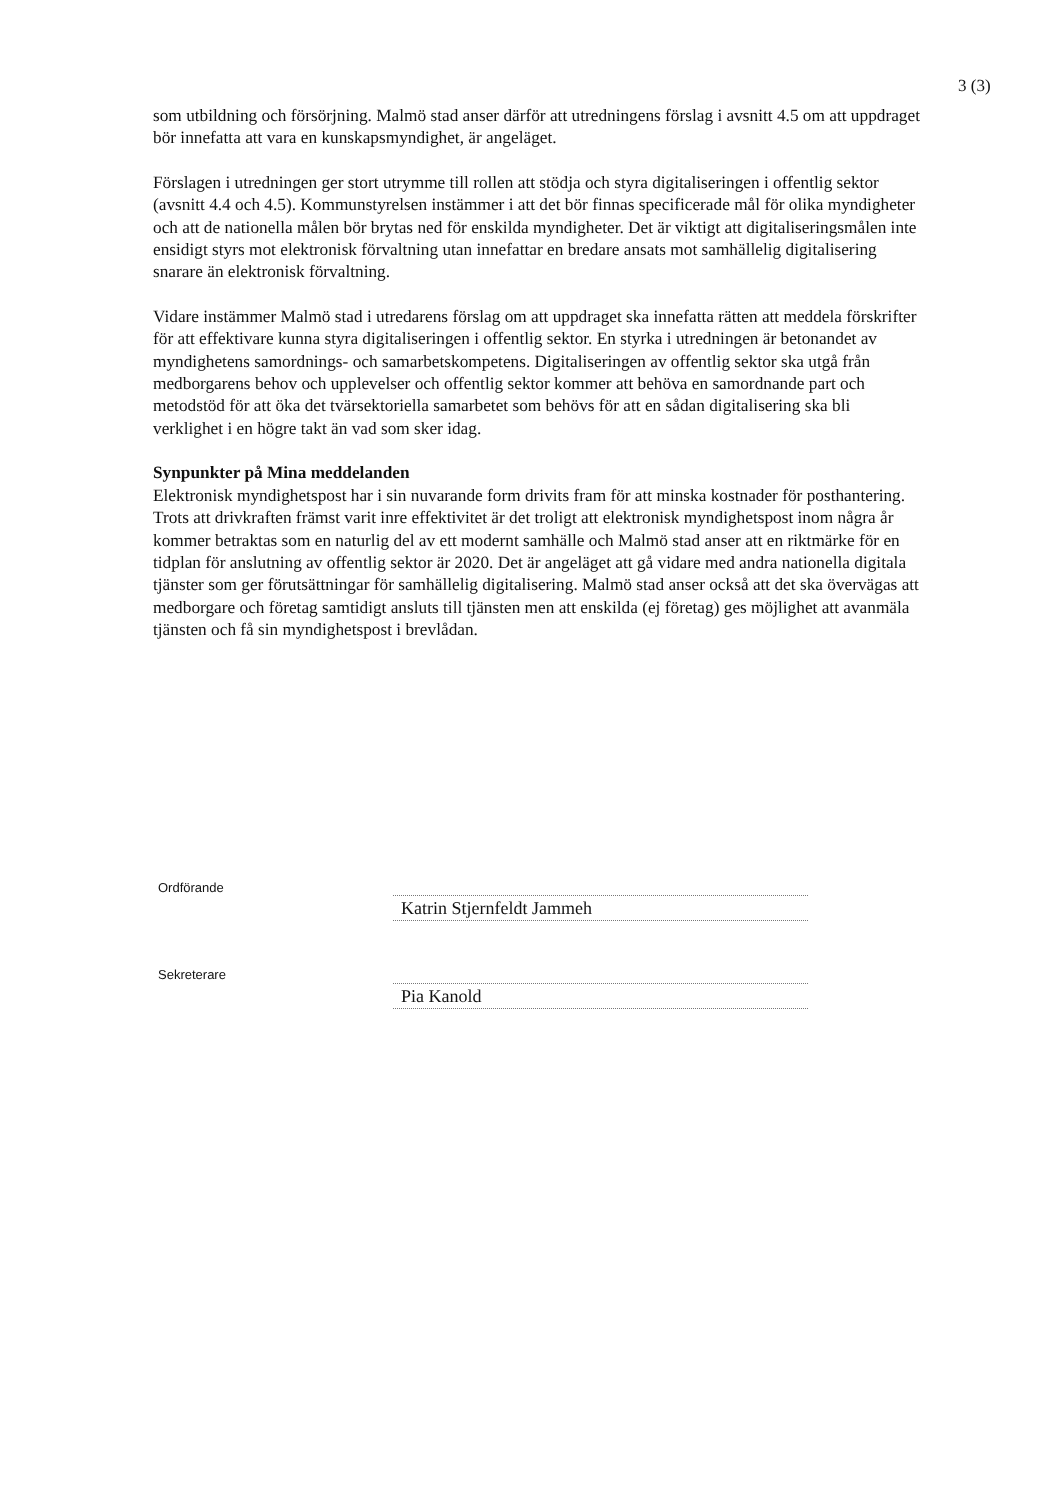3 (3)
som utbildning och försörjning. Malmö stad anser därför att utredningens förslag i avsnitt 4.5 om att uppdraget bör innefatta att vara en kunskapsmyndighet, är angeläget.
Förslagen i utredningen ger stort utrymme till rollen att stödja och styra digitaliseringen i offentlig sektor (avsnitt 4.4 och 4.5). Kommunstyrelsen instämmer i att det bör finnas specificerade mål för olika myndigheter och att de nationella målen bör brytas ned för enskilda myndigheter. Det är viktigt att digitaliseringsmålen inte ensidigt styrs mot elektronisk förvaltning utan innefattar en bredare ansats mot samhällelig digitalisering snarare än elektronisk förvaltning.
Vidare instämmer Malmö stad i utredarens förslag om att uppdraget ska innefatta rätten att meddela förskrifter för att effektivare kunna styra digitaliseringen i offentlig sektor. En styrka i utredningen är betonandet av myndighetens samordnings- och samarbetskompetens. Digitaliseringen av offentlig sektor ska utgå från medborgarens behov och upplevelser och offentlig sektor kommer att behöva en samordnande part och metodstöd för att öka det tvärsektoriella samarbetet som behövs för att en sådan digitalisering ska bli verklighet i en högre takt än vad som sker idag.
Synpunkter på Mina meddelanden
Elektronisk myndighetspost har i sin nuvarande form drivits fram för att minska kostnader för posthantering. Trots att drivkraften främst varit inre effektivitet är det troligt att elektronisk myndighetspost inom några år kommer betraktas som en naturlig del av ett modernt samhälle och Malmö stad anser att en riktmärke för en tidplan för anslutning av offentlig sektor är 2020. Det är angeläget att gå vidare med andra nationella digitala tjänster som ger förutsättningar för samhällelig digitalisering. Malmö stad anser också att det ska övervägas att medborgare och företag samtidigt ansluts till tjänsten men att enskilda (ej företag) ges möjlighet att avanmäla tjänsten och få sin myndighetspost i brevlådan.
Ordförande
Katrin Stjernfeldt Jammeh
Sekreterare
Pia Kanold